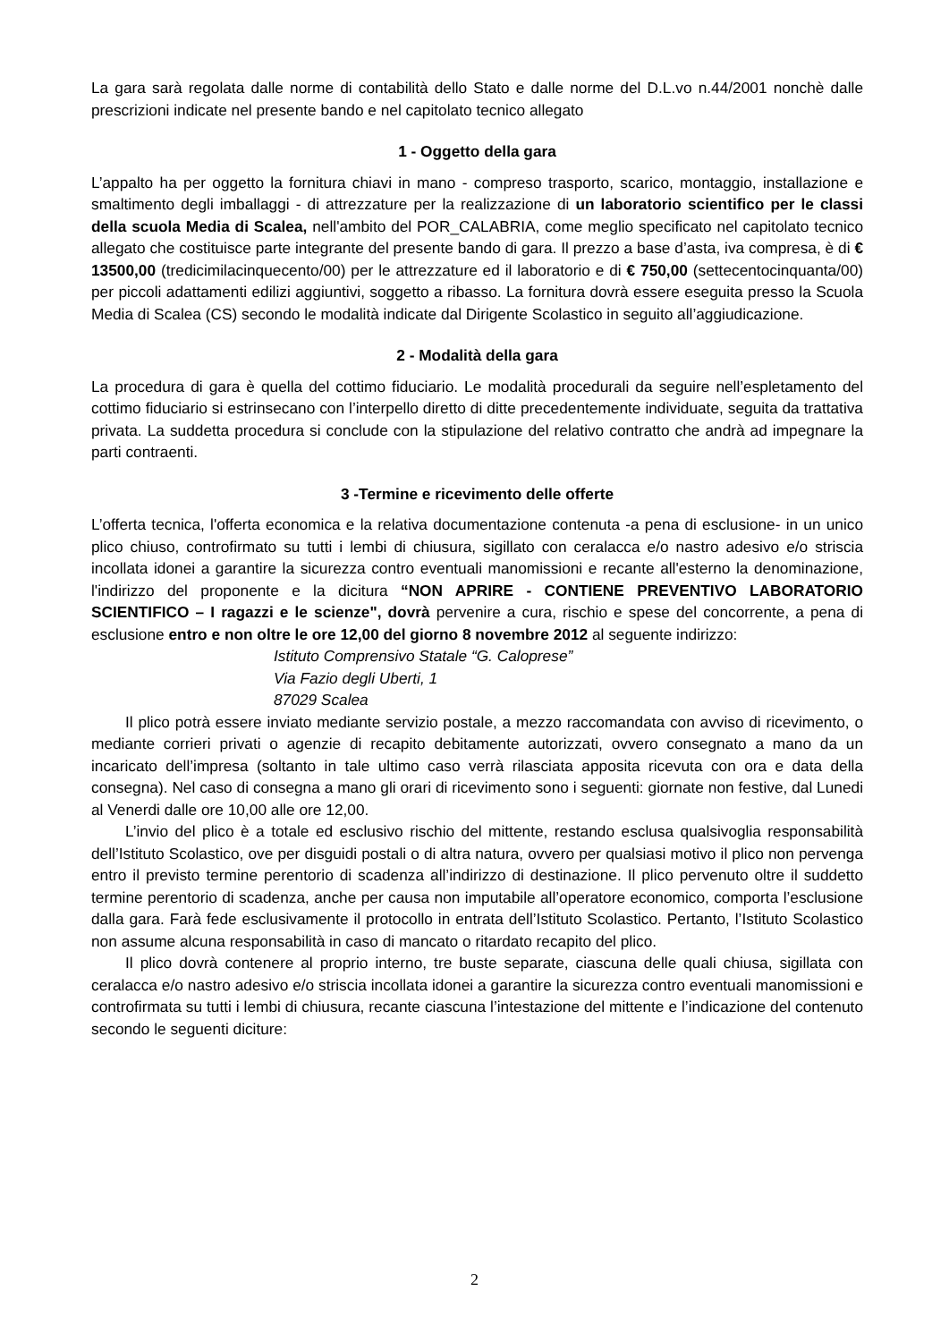La gara sarà regolata dalle norme di contabilità dello Stato e dalle norme del D.L.vo n.44/2001 nonchè dalle prescrizioni indicate nel presente bando e nel capitolato tecnico allegato
1 - Oggetto della gara
L’appalto ha per oggetto la fornitura chiavi in mano - compreso trasporto, scarico, montaggio, installazione e smaltimento degli imballaggi - di attrezzature per la realizzazione di un laboratorio scientifico per le classi della scuola Media di Scalea, nell'ambito del POR_CALABRIA, come meglio specificato nel capitolato tecnico allegato che costituisce parte integrante del presente bando di gara. Il prezzo a base d’asta, iva compresa, è di € 13500,00 (tredicimilacinquecento/00) per le attrezzature ed il laboratorio e di € 750,00 (settecentocinquanta/00) per piccoli adattamenti edilizi aggiuntivi, soggetto a ribasso. La fornitura dovrà essere eseguita presso la Scuola Media di Scalea (CS) secondo le modalità indicate dal Dirigente Scolastico in seguito all’aggiudicazione.
2 - Modalità della gara
La procedura di gara è quella del cottimo fiduciario. Le modalità procedurali da seguire nell’espletamento del cottimo fiduciario si estrinsecano con l’interpello diretto di ditte precedentemente individuate, seguita da trattativa privata. La suddetta procedura si conclude con la stipulazione del relativo contratto che andrà ad impegnare la parti contraenti.
3 -Termine e ricevimento delle offerte
L’offerta tecnica, l'offerta economica e la relativa documentazione contenuta -a pena di esclusione- in un unico plico chiuso, controfirmato su tutti i lembi di chiusura, sigillato con ceralacca e/o nastro adesivo e/o striscia incollata idonei a garantire la sicurezza contro eventuali manomissioni e recante all'esterno la denominazione, l'indirizzo del proponente e la dicitura “NON APRIRE - CONTIENE PREVENTIVO LABORATORIO SCIENTIFICO – I ragazzi e le scienze", dovrà pervenire a cura, rischio e spese del concorrente, a pena di esclusione entro e non oltre le ore 12,00 del giorno 8 novembre 2012 al seguente indirizzo:
Istituto Comprensivo Statale “G. Caloprese”
Via Fazio degli Uberti, 1
87029 Scalea
Il plico potrà essere inviato mediante servizio postale, a mezzo raccomandata con avviso di ricevimento, o mediante corrieri privati o agenzie di recapito debitamente autorizzati, ovvero consegnato a mano da un incaricato dell’impresa (soltanto in tale ultimo caso verrà rilasciata apposita ricevuta con ora e data della consegna). Nel caso di consegna a mano gli orari di ricevimento sono i seguenti: giornate non festive, dal Lunedi al Venerdi dalle ore 10,00 alle ore 12,00.
L’invio del plico è a totale ed esclusivo rischio del mittente, restando esclusa qualsivoglia responsabilità dell’Istituto Scolastico, ove per disguidi postali o di altra natura, ovvero per qualsiasi motivo il plico non pervenga entro il previsto termine perentorio di scadenza all’indirizzo di destinazione. Il plico pervenuto oltre il suddetto termine perentorio di scadenza, anche per causa non imputabile all’operatore economico, comporta l’esclusione dalla gara. Farà fede esclusivamente il protocollo in entrata dell’Istituto Scolastico. Pertanto, l’Istituto Scolastico non assume alcuna responsabilità in caso di mancato o ritardato recapito del plico.
Il plico dovrà contenere al proprio interno, tre buste separate, ciascuna delle quali chiusa, sigillata con ceralacca e/o nastro adesivo e/o striscia incollata idonei a garantire la sicurezza contro eventuali manomissioni e controfirmata su tutti i lembi di chiusura, recante ciascuna l’intestazione del mittente e l’indicazione del contenuto secondo le seguenti diciture:
2